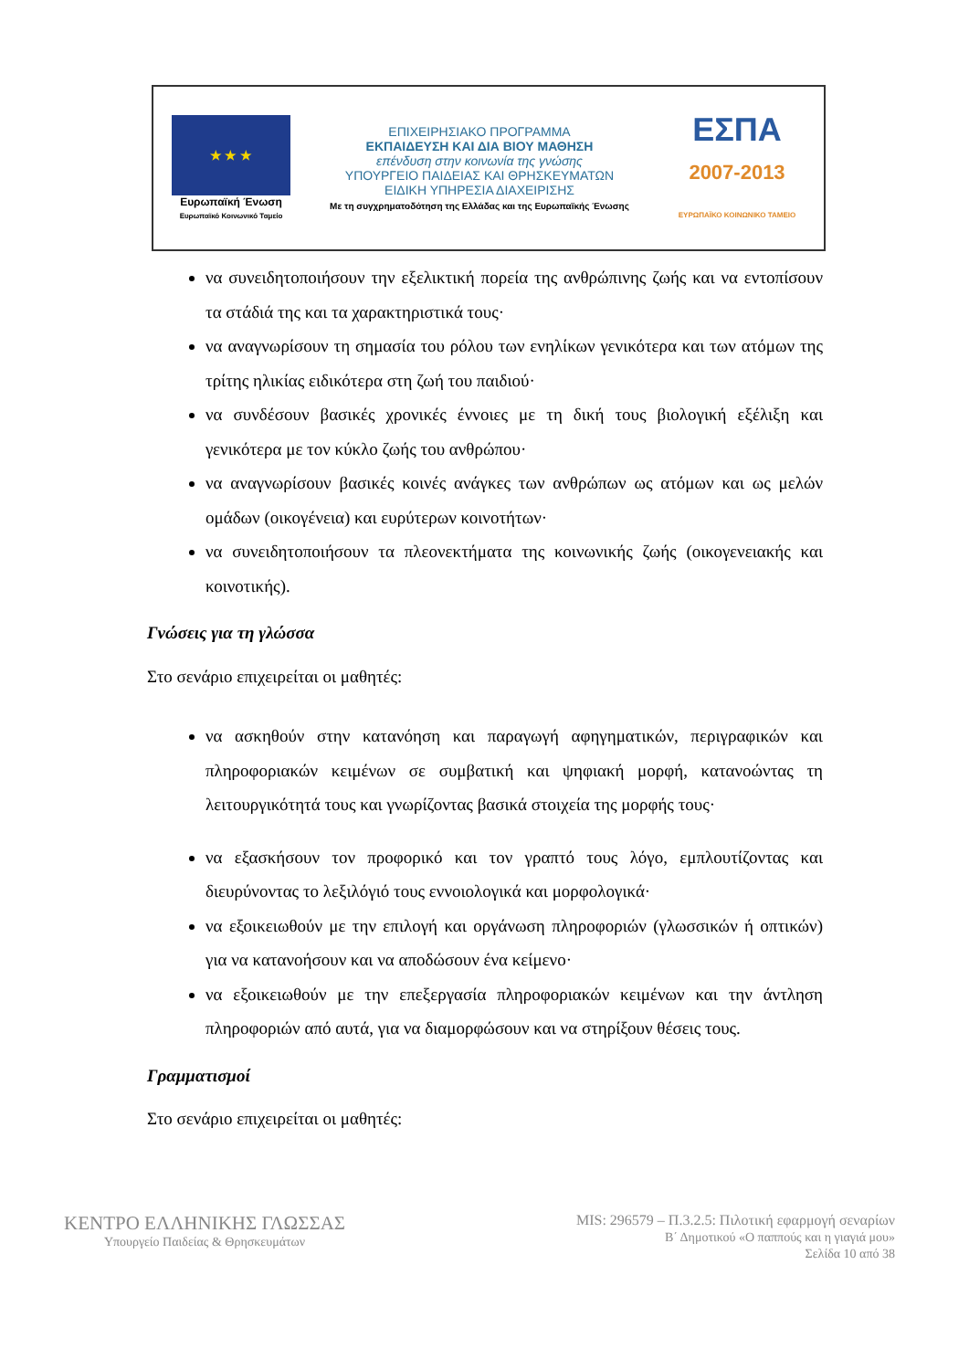★ ★ ★
Ευρωπαϊκή Ένωση
Ευρωπαϊκό Κοινωνικό Ταμείο
ΕΠΙΧΕΙΡΗΣΙΑΚΟ ΠΡΟΓΡΑΜΜΑ
ΕΚΠΑΙΔΕΥΣΗ ΚΑΙ ΔΙΑ ΒΙΟΥ ΜΑΘΗΣΗ
επένδυση στην κοινωνία της γνώσης
ΥΠΟΥΡΓΕΙΟ ΠΑΙΔΕΙΑΣ ΚΑΙ ΘΡΗΣΚΕΥΜΑΤΩΝ
ΕΙΔΙΚΗ ΥΠΗΡΕΣΙΑ ΔΙΑΧΕΙΡΙΣΗΣ
Με τη συγχρηματοδότηση της Ελλάδας και της Ευρωπαϊκής Ένωσης
ΕΣΠΑ
2007-2013
ΕΥΡΩΠΑΪΚΟ ΚΟΙΝΩΝΙΚΟ ΤΑΜΕΙΟ
να συνειδητοποιήσουν την εξελικτική πορεία της ανθρώπινης ζωής και να εντοπίσουν τα στάδιά της και τα χαρακτηριστικά τους·
να αναγνωρίσουν τη σημασία του ρόλου των ενηλίκων γενικότερα και των ατόμων της τρίτης ηλικίας ειδικότερα στη ζωή του παιδιού·
να συνδέσουν βασικές χρονικές έννοιες με τη δική τους βιολογική εξέλιξη και γενικότερα με τον κύκλο ζωής του ανθρώπου·
να αναγνωρίσουν βασικές κοινές ανάγκες των ανθρώπων ως ατόμων και ως μελών ομάδων (οικογένεια) και ευρύτερων κοινοτήτων·
να συνειδητοποιήσουν τα πλεονεκτήματα της κοινωνικής ζωής (οικογενειακής και κοινοτικής).
Γνώσεις για τη γλώσσα
Στο σενάριο επιχειρείται οι μαθητές:
να ασκηθούν στην κατανόηση και παραγωγή αφηγηματικών, περιγραφικών και πληροφοριακών κειμένων σε συμβατική και ψηφιακή μορφή, κατανοώντας τη λειτουργικότητά τους και γνωρίζοντας βασικά στοιχεία της μορφής τους·
να εξασκήσουν τον προφορικό και τον γραπτό τους λόγο, εμπλουτίζοντας και διευρύνοντας το λεξιλόγιό τους εννοιολογικά και μορφολογικά·
να εξοικειωθούν με την επιλογή και οργάνωση πληροφοριών (γλωσσικών ή οπτικών) για να κατανοήσουν και να αποδώσουν ένα κείμενο·
να εξοικειωθούν με την επεξεργασία πληροφοριακών κειμένων και την άντληση πληροφοριών από αυτά, για να διαμορφώσουν και να στηρίξουν θέσεις τους.
Γραμματισμοί
Στο σενάριο επιχειρείται οι μαθητές:
ΚΕΝΤΡΟ ΕΛΛΗΝΙΚΗΣ ΓΛΩΣΣΑΣ
Υπουργείο Παιδείας & Θρησκευμάτων
MIS: 296579 – Π.3.2.5: Πιλοτική εφαρμογή σεναρίων
Β΄ Δημοτικού «Ο παππούς και η γιαγιά μου»
Σελίδα 10 από 38